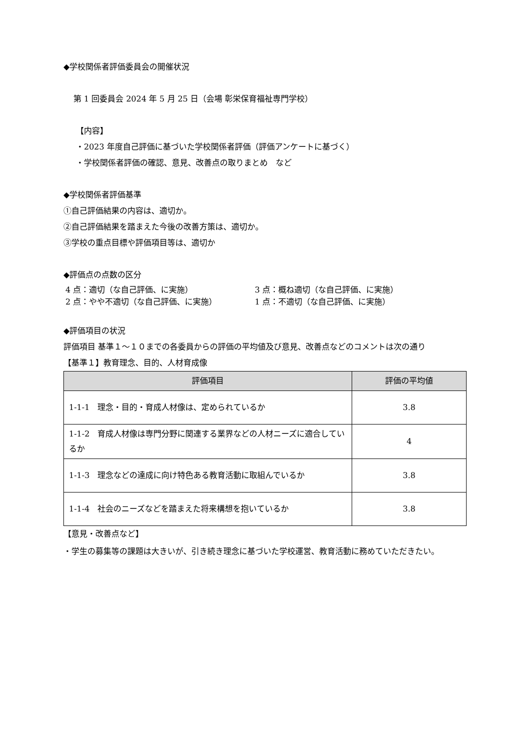◆学校関係者評価委員会の開催状況
第 1 回委員会 2024 年 5 月 25 日（会場 彰栄保育福祉専門学校）
【内容】
・2023 年度自己評価に基づいた学校関係者評価（評価アンケートに基づく）
・学校関係者評価の確認、意見、改善点の取りまとめ　など
◆学校関係者評価基準
①自己評価結果の内容は、適切か。
②自己評価結果を踏まえた今後の改善方策は、適切か。
③学校の重点目標や評価項目等は、適切か
◆評価点の点数の区分
4 点：適切（な自己評価、に実施） 3 点：概ね適切（な自己評価、に実施）
2 点：やや不適切（な自己評価、に実施） 1 点：不適切（な自己評価、に実施）
◆評価項目の状況
評価項目 基準１～１０までの各委員からの評価の平均値及び意見、改善点などのコメントは次の通り
【基準１】教育理念、目的、人材育成像
| 評価項目 | 評価の平均値 |
| --- | --- |
| 1-1-1 理念・目的・育成人材像は、定められているか | 3.8 |
| 1-1-2 育成人材像は専門分野に関連する業界などの人材ニーズに適合しているか | 4 |
| 1-1-3 理念などの達成に向け特色ある教育活動に取組んでいるか | 3.8 |
| 1-1-4 社会のニーズなどを踏まえた将来構想を抱いているか | 3.8 |
【意見・改善点など】
・学生の募集等の課題は大きいが、引き続き理念に基づいた学校運営、教育活動に務めていただきたい。